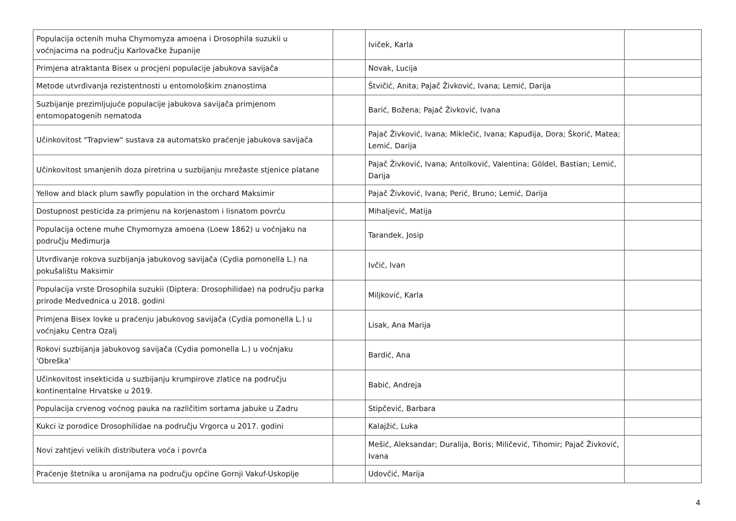| Populacija octenih muha Chymomyza amoena i Drosophila suzukii u voćnjacima na području Karlovačke županije | | Iviček, Karla | |
| Primjena atraktanta Bisex u procjeni populacije jabukova savijača | | Novak, Lucija | |
| Metode utvrđivanja rezistentnosti u entomološkim znanostima | | Štvičić, Anita; Pajač Živković, Ivana; Lemić, Darija | |
| Suzbijanje prezimljujuće populacije jabukova savijača primjenom entomopatogenih nematoda | | Barić, Božena; Pajač Živković, Ivana | |
| Učinkovitost "Trapview" sustava za automatsko praćenje jabukova savijača | | Pajač Živković, Ivana; Miklečić, Ivana; Kapuđija, Dora; Škorić, Matea; Lemić, Darija | |
| Učinkovitost smanjenih doza piretrina u suzbijanju mrežaste stjenice platane | | Pajač Živković, Ivana; Antolković, Valentina; Göldel, Bastian; Lemić, Darija | |
| Yellow and black plum sawfly population in the orchard Maksimir | | Pajač Živković, Ivana; Perić, Bruno; Lemić, Darija | |
| Dostupnost pesticida za primjenu na korjenastom i lisnatom povrću | | Mihaljević, Matija | |
| Populacija octene muhe Chymomyza amoena (Loew 1862) u voćnjaku na području Međimurja | | Tarandek, Josip | |
| Utvrđivanje rokova suzbijanja jabukovog savijača (Cydia pomonella L.) na pokušalištu Maksimir | | Ivčić, Ivan | |
| Populacija vrste Drosophila suzukii (Diptera: Drosophilidae) na području parka prirode Medvednica u 2018. godini | | Miljković, Karla | |
| Primjena Bisex lovke u praćenju jabukovog savijača (Cydia pomonella L.) u voćnjaku Centra Ozalj | | Lisak, Ana Marija | |
| Rokovi suzbijanja jabukovog savijača (Cydia pomonella L.) u voćnjaku 'Obreška' | | Bardić, Ana | |
| Učinkovitost insekticida u suzbijanju krumpirove zlatice na području kontinentalne Hrvatske u 2019. | | Babić, Andreja | |
| Populacija crvenog voćnog pauka na različitim sortama jabuke u Zadru | | Stipčević, Barbara | |
| Kukci iz porodice Drosophilidae na području Vrgorca u 2017. godini | | Kalajžić, Luka | |
| Novi zahtjevi velikih distributera voća i povrća | | Mešić, Aleksandar; Duralija, Boris; Miličević, Tihomir; Pajač Živković, Ivana | |
| Praćenje štetnika u aronijama na području općine Gornji Vakuf-Uskoplje | | Udovčić, Marija | |
4